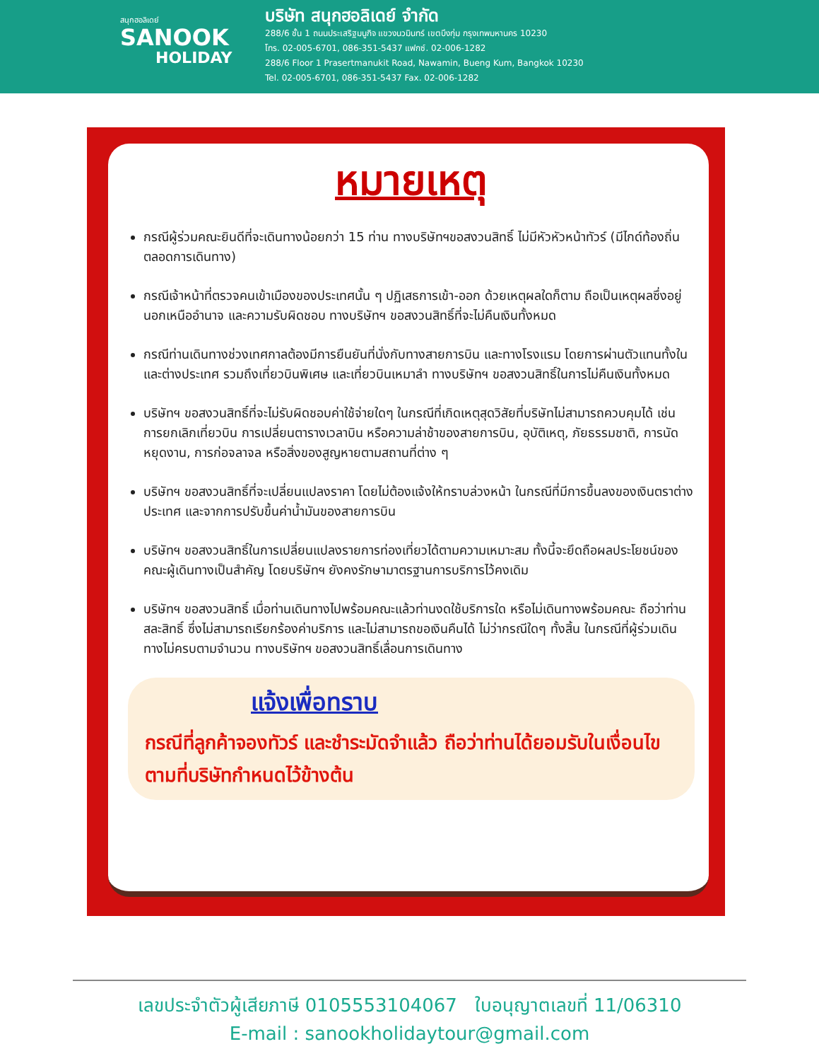สนุกฮอลิเดย์
SANOOK
HOLIDAY
บริษัท สนุกฮอลิเดย์ จำกัด
288/6 ชั้น 1 ถนนประเสริฐมนูกิจ แขวงนวมินทร์ เขตบึงกุ่ม กรุงเทพมหานคร 10230
โทร. 02-005-6701, 086-351-5437 แฟกซ์. 02-006-1282
288/6 Floor 1 Prasertmanukit Road, Nawamin, Bueng Kum, Bangkok 10230
Tel. 02-005-6701, 086-351-5437 Fax. 02-006-1282
หมายเหตุ
กรณีผู้ร่วมคณะยินดีที่จะเดินทางน้อยกว่า 15 ท่าน ทางบริษัทฯขอสงวนสิทธิ์ ไม่มีหัวหัวหน้าทัวร์ (มีไกด์ท้องถิ่นตลอดการเดินทาง)
กรณีเจ้าหน้าที่ตรวจคนเข้าเมืองของประเทศนั้น ๆ ปฏิเสธการเข้า-ออก ด้วยเหตุผลใดก็ตาม ถือเป็นเหตุผลซึ่งอยู่นอกเหนืออำนาจ และความรับผิดชอบ ทางบริษัทฯ ขอสงวนสิทธิ์ที่จะไม่คืนเงินทั้งหมด
กรณีท่านเดินทางช่วงเทศกาลต้องมีการยืนยันที่นั่งกับทางสายการบิน และทางโรงแรม โดยการผ่านตัวแทนทั้งใน และต่างประเทศ รวมถึงเที่ยวบินพิเศษ และเที่ยวบินเหมาลำ ทางบริษัทฯ ขอสงวนสิทธิ์ในการไม่คืนเงินทั้งหมด
บริษัทฯ ขอสงวนสิทธิ์ที่จะไม่รับผิดชอบค่าใช้จ่ายใดๆ ในกรณีที่เกิดเหตุสุดวิสัยที่บริษัทไม่สามารถควบคุมได้ เช่น การยกเลิกเที่ยวบิน การเปลี่ยนตารางเวลาบิน หรือความล่าช้าของสายการบิน, อุบัติเหตุ, ภัยธรรมชาติ, การนัดหยุดงาน, การก่อจลาจล หรือสิ่งของสูญหายตามสถานที่ต่าง ๆ
บริษัทฯ ขอสงวนสิทธิ์ที่จะเปลี่ยนแปลงราคา โดยไม่ต้องแจ้งให้ทราบล่วงหน้า ในกรณีที่มีการขึ้นลงของเงินตราต่างประเทศ และจากการปรับขึ้นค่าน้ำมันของสายการบิน
บริษัทฯ ขอสงวนสิทธิ์ในการเปลี่ยนแปลงรายการท่องเที่ยวได้ตามความเหมาะสม ทั้งนี้จะยึดถือผลประโยชน์ของคณะผู้เดินทางเป็นสำคัญ โดยบริษัทฯ ยังคงรักษามาตรฐานการบริการไว้คงเดิม
บริษัทฯ ขอสงวนสิทธิ์ เมื่อท่านเดินทางไปพร้อมคณะแล้วท่านงดใช้บริการใด หรือไม่เดินทางพร้อมคณะ ถือว่าท่านสละสิทธิ์ ซึ่งไม่สามารถเรียกร้องค่าบริการ และไม่สามารถขอเงินคืนได้ ไม่ว่ากรณีใดๆ ทั้งสิ้น ในกรณีที่ผู้ร่วมเดินทางไม่ครบตามจำนวน ทางบริษัทฯ ขอสงวนสิทธิ์เลื่อนการเดินทาง
แจ้งเพื่อทราบ
กรณีที่ลูกค้าจองทัวร์ และชำระมัดจำแล้ว ถือว่าท่านได้ยอมรับในเงื่อนไขตามที่บริษัทกำหนดไว้ข้างต้น
เลขประจำตัวผู้เสียภาษี 0105553104067 ใบอนุญาตเลขที่ 11/06310
E-mail : sanookholidaytour@gmail.com